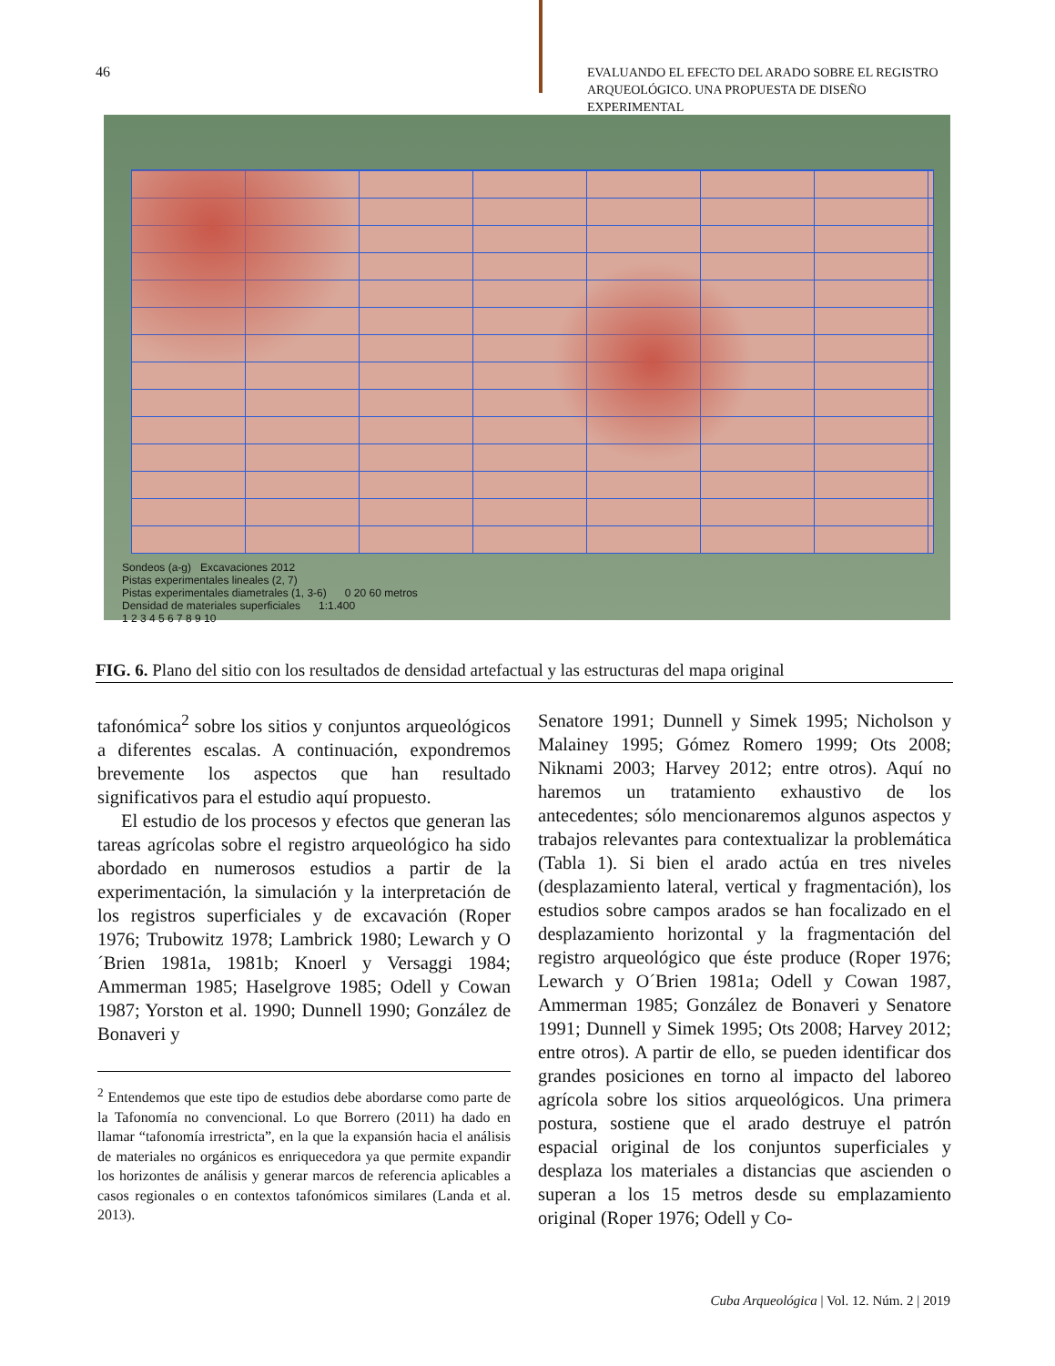46
EVALUANDO EL EFECTO DEL ARADO SOBRE EL REGISTRO ARQUEOLÓGICO. UNA PROPUESTA DE DISEÑO EXPERIMENTAL
Sondeos (a-g) Excavaciones 2012
Pistas experimentales lineales (2, 7)
Pistas experimentales diametrales (1, 3-6) 0 20 60 metros
Densidad de materiales superficiales 1:1.400
1 2 3 4 5 6 7 8 9 10
FIG. 6. Plano del sitio con los resultados de densidad artefactual y las estructuras del mapa original
tafonómica<sup>2</sup> sobre los sitios y conjuntos arqueológicos a diferentes escalas. A continuación, expondremos brevemente los aspectos que han resultado significativos para el estudio aquí propuesto.
El estudio de los procesos y efectos que generan las tareas agrícolas sobre el registro arqueológico ha sido abordado en numerosos estudios a partir de la experimentación, la simulación y la interpretación de los registros superficiales y de excavación (Roper 1976; Trubowitz 1978; Lambrick 1980; Lewarch y O´Brien 1981a, 1981b; Knoerl y Versaggi 1984; Ammerman 1985; Haselgrove 1985; Odell y Cowan 1987; Yorston et al. 1990; Dunnell 1990; González de Bonaveri y
<sup>2</sup> Entendemos que este tipo de estudios debe abordarse como parte de la Tafonomía no convencional. Lo que Borrero (2011) ha dado en llamar “tafonomía irrestricta”, en la que la expansión hacia el análisis de materiales no orgánicos es enriquecedora ya que permite expandir los horizontes de análisis y generar marcos de referencia aplicables a casos regionales o en contextos tafonómicos similares (Landa et al. 2013).
Senatore 1991; Dunnell y Simek 1995; Nicholson y Malainey 1995; Gómez Romero 1999; Ots 2008; Niknami 2003; Harvey 2012; entre otros). Aquí no haremos un tratamiento exhaustivo de los antecedentes; sólo mencionaremos algunos aspectos y trabajos relevantes para contextualizar la problemática (Tabla 1). Si bien el arado actúa en tres niveles (desplazamiento lateral, vertical y fragmentación), los estudios sobre campos arados se han focalizado en el desplazamiento horizontal y la fragmentación del registro arqueológico que éste produce (Roper 1976; Lewarch y O´Brien 1981a; Odell y Cowan 1987, Ammerman 1985; González de Bonaveri y Senatore 1991; Dunnell y Simek 1995; Ots 2008; Harvey 2012; entre otros). A partir de ello, se pueden identificar dos grandes posiciones en torno al impacto del laboreo agrícola sobre los sitios arqueológicos. Una primera postura, sostiene que el arado destruye el patrón espacial original de los conjuntos superficiales y desplaza los materiales a distancias que ascienden o superan a los 15 metros desde su emplazamiento original (Roper 1976; Odell y Co-
Cuba Arqueológica | Vol. 12. Núm. 2 | 2019